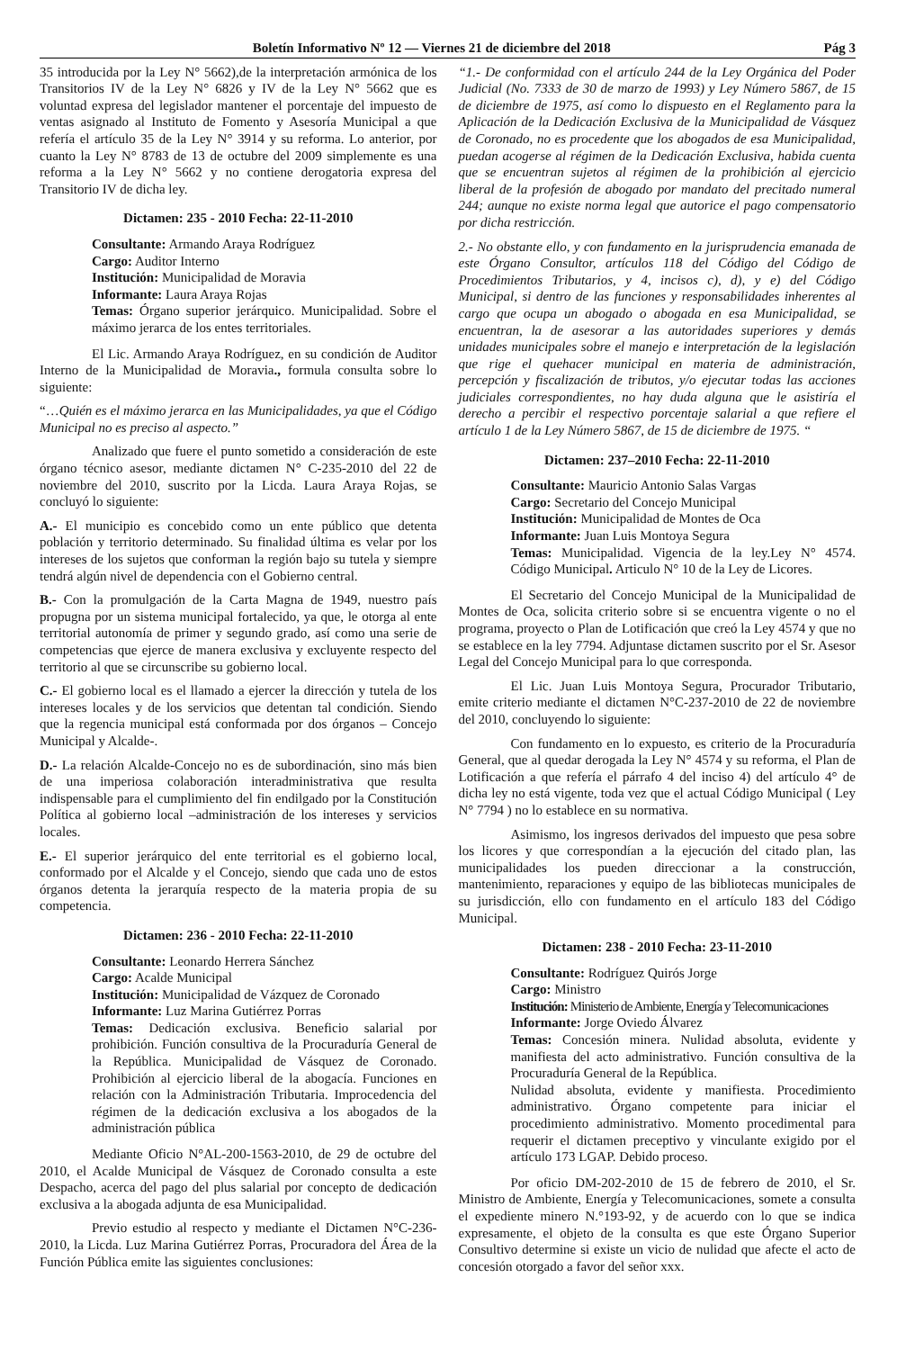Boletín Informativo Nº 12 — Viernes 21 de diciembre del 2018 Pág 3
35 introducida por la Ley N° 5662),de la interpretación armónica de los Transitorios IV de la Ley N° 6826 y IV de la Ley N° 5662 que es voluntad expresa del legislador mantener el porcentaje del impuesto de ventas asignado al Instituto de Fomento y Asesoría Municipal a que refería el artículo 35 de la Ley N° 3914 y su reforma. Lo anterior, por cuanto la Ley N° 8783 de 13 de octubre del 2009 simplemente es una reforma a la Ley N° 5662 y no contiene derogatoria expresa del Transitorio IV de dicha ley.
Dictamen: 235 - 2010 Fecha: 22-11-2010
Consultante: Armando Araya Rodríguez
Cargo: Auditor Interno
Institución: Municipalidad de Moravia
Informante: Laura Araya Rojas
Temas: Órgano superior jerárquico. Municipalidad. Sobre el máximo jerarca de los entes territoriales.
El Lic. Armando Araya Rodríguez, en su condición de Auditor Interno de la Municipalidad de Moravia., formula consulta sobre lo siguiente:
“…Quién es el máximo jerarca en las Municipalidades, ya que el Código Municipal no es preciso al aspecto.”
Analizado que fuere el punto sometido a consideración de este órgano técnico asesor, mediante dictamen N° C-235-2010 del 22 de noviembre del 2010, suscrito por la Licda. Laura Araya Rojas, se concluyó lo siguiente:
A.- El municipio es concebido como un ente público que detenta población y territorio determinado. Su finalidad última es velar por los intereses de los sujetos que conforman la región bajo su tutela y siempre tendrá algún nivel de dependencia con el Gobierno central.
B.- Con la promulgación de la Carta Magna de 1949, nuestro país propugna por un sistema municipal fortalecido, ya que, le otorga al ente territorial autonomía de primer y segundo grado, así como una serie de competencias que ejerce de manera exclusiva y excluyente respecto del territorio al que se circunscribe su gobierno local.
C.- El gobierno local es el llamado a ejercer la dirección y tutela de los intereses locales y de los servicios que detentan tal condición. Siendo que la regencia municipal está conformada por dos órganos – Concejo Municipal y Alcalde-.
D.- La relación Alcalde-Concejo no es de subordinación, sino más bien de una imperiosa colaboración interadministrativa que resulta indispensable para el cumplimiento del fin endilgado por la Constitución Política al gobierno local –administración de los intereses y servicios locales.
E.- El superior jerárquico del ente territorial es el gobierno local, conformado por el Alcalde y el Concejo, siendo que cada uno de estos órganos detenta la jerarquía respecto de la materia propia de su competencia.
Dictamen: 236 - 2010 Fecha: 22-11-2010
Consultante: Leonardo Herrera Sánchez
Cargo: Acalde Municipal
Institución: Municipalidad de Vázquez de Coronado
Informante: Luz Marina Gutiérrez Porras
Temas: Dedicación exclusiva. Beneficio salarial por prohibición. Función consultiva de la Procuraduría General de la República. Municipalidad de Vásquez de Coronado. Prohibición al ejercicio liberal de la abogacía. Funciones en relación con la Administración Tributaria. Improcedencia del régimen de la dedicación exclusiva a los abogados de la administración pública
Mediante Oficio N°AL-200-1563-2010, de 29 de octubre del 2010, el Acalde Municipal de Vásquez de Coronado consulta a este Despacho, acerca del pago del plus salarial por concepto de dedicación exclusiva a la abogada adjunta de esa Municipalidad.
Previo estudio al respecto y mediante el Dictamen N°C-236-2010, la Licda. Luz Marina Gutiérrez Porras, Procuradora del Área de la Función Pública emite las siguientes conclusiones:
“1.- De conformidad con el artículo 244 de la Ley Orgánica del Poder Judicial (No. 7333 de 30 de marzo de 1993) y Ley Número 5867, de 15 de diciembre de 1975, así como lo dispuesto en el Reglamento para la Aplicación de la Dedicación Exclusiva de la Municipalidad de Vásquez de Coronado, no es procedente que los abogados de esa Municipalidad, puedan acogerse al régimen de la Dedicación Exclusiva, habida cuenta que se encuentran sujetos al régimen de la prohibición al ejercicio liberal de la profesión de abogado por mandato del precitado numeral 244; aunque no existe norma legal que autorice el pago compensatorio por dicha restricción.
2.- No obstante ello, y con fundamento en la jurisprudencia emanada de este Órgano Consultor, artículos 118 del Código del Código de Procedimientos Tributarios, y 4, incisos c), d), y e) del Código Municipal, si dentro de las funciones y responsabilidades inherentes al cargo que ocupa un abogado o abogada en esa Municipalidad, se encuentran, la de asesorar a las autoridades superiores y demás unidades municipales sobre el manejo e interpretación de la legislación que rige el quehacer municipal en materia de administración, percepción y fiscalización de tributos, y/o ejecutar todas las acciones judiciales correspondientes, no hay duda alguna que le asistiría el derecho a percibir el respectivo porcentaje salarial a que refiere el artículo 1 de la Ley Número 5867, de 15 de diciembre de 1975. “
Dictamen: 237–2010 Fecha: 22-11-2010
Consultante: Mauricio Antonio Salas Vargas
Cargo: Secretario del Concejo Municipal
Institución: Municipalidad de Montes de Oca
Informante: Juan Luis Montoya Segura
Temas: Municipalidad. Vigencia de la ley.Ley N° 4574. Código Municipal. Articulo N° 10 de la Ley de Licores.
El Secretario del Concejo Municipal de la Municipalidad de Montes de Oca, solicita criterio sobre si se encuentra vigente o no el programa, proyecto o Plan de Lotificación que creó la Ley 4574 y que no se establece en la ley 7794. Adjuntase dictamen suscrito por el Sr. Asesor Legal del Concejo Municipal para lo que corresponda.
El Lic. Juan Luis Montoya Segura, Procurador Tributario, emite criterio mediante el dictamen N°C-237-2010 de 22 de noviembre del 2010, concluyendo lo siguiente:
Con fundamento en lo expuesto, es criterio de la Procuraduría General, que al quedar derogada la Ley N° 4574 y su reforma, el Plan de Lotificación a que refería el párrafo 4 del inciso 4) del artículo 4° de dicha ley no está vigente, toda vez que el actual Código Municipal ( Ley N° 7794 ) no lo establece en su normativa.
Asimismo, los ingresos derivados del impuesto que pesa sobre los licores y que correspondían a la ejecución del citado plan, las municipalidades los pueden direccionar a la construcción, mantenimiento, reparaciones y equipo de las bibliotecas municipales de su jurisdicción, ello con fundamento en el artículo 183 del Código Municipal.
Dictamen: 238 - 2010 Fecha: 23-11-2010
Consultante: Rodríguez Quirós Jorge
Cargo: Ministro
Institución: Ministerio de Ambiente, Energía y Telecomunicaciones
Informante: Jorge Oviedo Álvarez
Temas: Concesión minera. Nulidad absoluta, evidente y manifiesta del acto administrativo. Función consultiva de la Procuraduría General de la República.
Nulidad absoluta, evidente y manifiesta. Procedimiento administrativo. Órgano competente para iniciar el procedimiento administrativo. Momento procedimental para requerir el dictamen preceptivo y vinculante exigido por el artículo 173 LGAP. Debido proceso.
Por oficio DM-202-2010 de 15 de febrero de 2010, el Sr. Ministro de Ambiente, Energía y Telecomunicaciones, somete a consulta el expediente minero N.°193-92, y de acuerdo con lo que se indica expresamente, el objeto de la consulta es que este Órgano Superior Consultivo determine si existe un vicio de nulidad que afecte el acto de concesión otorgado a favor del señor xxx.